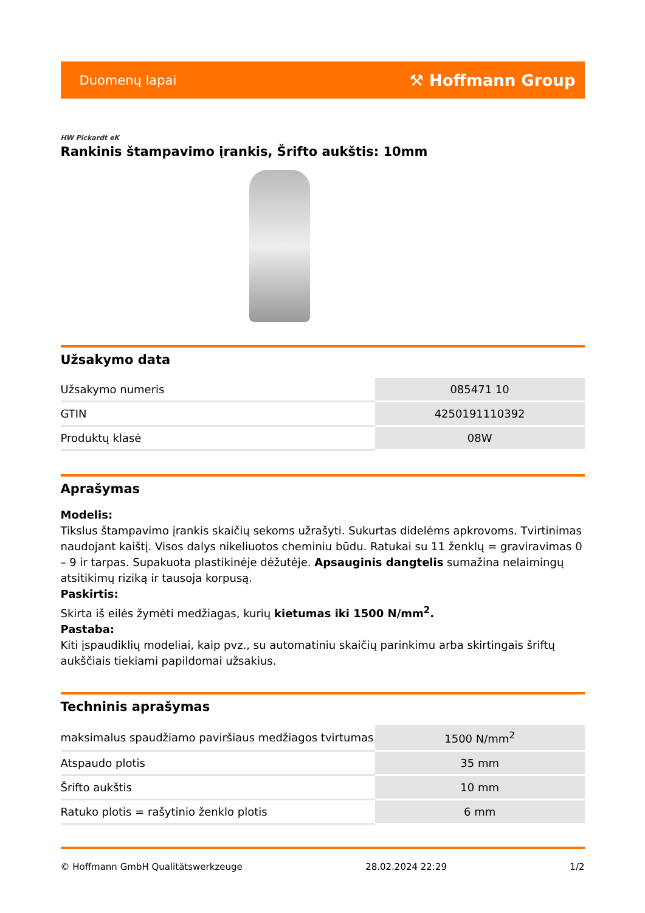Duomenų lapai ⚒ Hoffmann Group
HW Pickardt eK
Rankinis štampavimo įrankis, Šrifto aukštis: 10mm
Užsakymo data
| Užsakymo numeris | 085471 10 |
| GTIN | 4250191110392 |
| Produktų klasė | 08W |
Aprašymas
Modelis:
Tikslus štampavimo įrankis skaičių sekoms užrašyti. Sukurtas didelėms apkrovoms. Tvirtinimas naudojant kaištį. Visos dalys nikeliuotos cheminiu būdu. Ratukai su 11 ženklų = graviravimas 0 – 9 ir tarpas. Supakuota plastikinėje dėžutėje. Apsauginis dangtelis sumažina nelaimingų atsitikimų riziką ir tausoja korpusą.
Paskirtis:
Skirta iš eilės žymėti medžiagas, kurių kietumas iki 1500 N/mm<sup>2</sup>.
Pastaba:
Kiti įspaudiklių modeliai, kaip pvz., su automatiniu skaičių parinkimu arba skirtingais šriftų aukščiais tiekiami papildomai užsakius.
Techninis aprašymas
| maksimalus spaudžiamo paviršiaus medžiagos tvirtumas | 1500 N/mm<sup>2</sup> |
| Atspaudo plotis | 35 mm |
| Šrifto aukštis | 10 mm |
| Ratuko plotis = rašytinio ženklo plotis | 6 mm |
© Hoffmann GmbH Qualitätswerkzeuge 28.02.2024 22:29 1/2